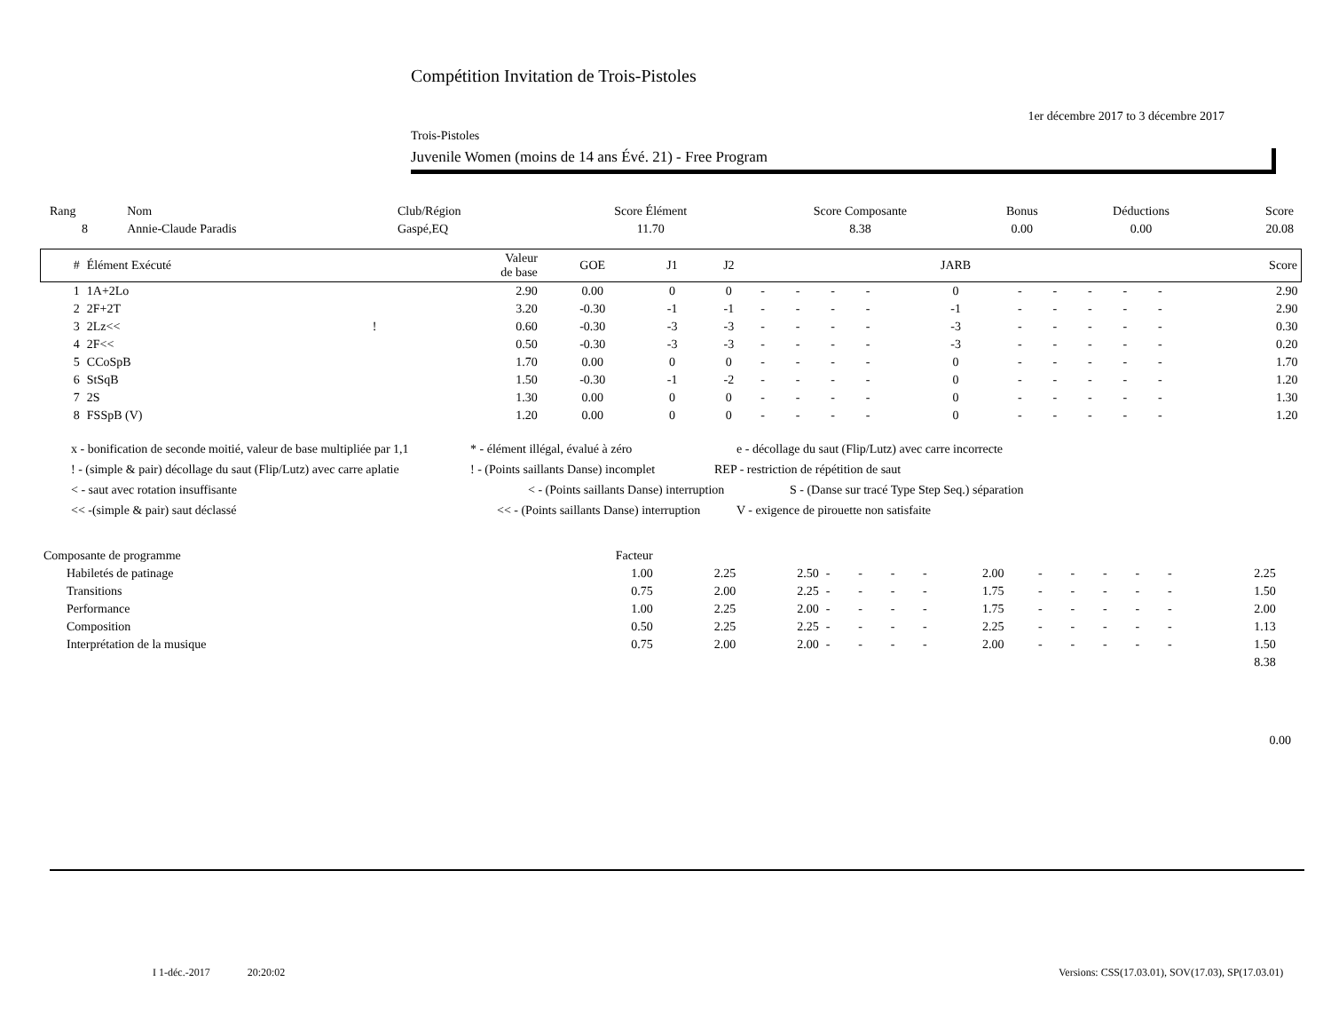Compétition Invitation de Trois-Pistoles
1er décembre 2017 to 3 décembre 2017
Trois-Pistoles
Juvenile Women (moins de 14 ans Évé. 21) - Free Program
| Rang | Nom | Club/Région | Score Élément | Score Composante | Bonus | Déductions | Score |
| 8 | Annie-Claude Paradis | Gaspé,EQ | 11.70 | 8.38 | 0.00 | 0.00 | 20.08 |
| # | Élément Exécuté | | Valeur de base | GOE | J1 | J2 | | | | | JARB | | | | | | Score |
| --- | --- | --- | --- | --- | --- | --- | --- | --- | --- | --- | --- | --- | --- | --- | --- | --- | --- |
| 1 | 1A+2Lo | | 2.90 | 0.00 | 0 | 0 | - | - | - | - | 0 | - | - | - | - | - | 2.90 |
| 2 | 2F+2T | | 3.20 | -0.30 | -1 | -1 | - | - | - | - | -1 | - | - | - | - | - | 2.90 |
| 3 | 2Lz<< | ! | 0.60 | -0.30 | -3 | -3 | - | - | - | - | -3 | - | - | - | - | - | 0.30 |
| 4 | 2F<< | | 0.50 | -0.30 | -3 | -3 | - | - | - | - | -3 | - | - | - | - | - | 0.20 |
| 5 | CCoSpB | | 1.70 | 0.00 | 0 | 0 | - | - | - | - | 0 | - | - | - | - | - | 1.70 |
| 6 | StSqB | | 1.50 | -0.30 | -1 | -2 | - | - | - | - | 0 | - | - | - | - | - | 1.20 |
| 7 | 2S | | 1.30 | 0.00 | 0 | 0 | - | - | - | - | 0 | - | - | - | - | - | 1.30 |
| 8 | FSSpB (V) | | 1.20 | 0.00 | 0 | 0 | - | - | - | - | 0 | - | - | - | - | - | 1.20 |
x - bonification de seconde moitié, valeur de base multipliée par 1,1 * - élément illégal, évalué à zéro e - décollage du saut (Flip/Lutz) avec carre incorrecte
! - (simple & pair) décollage du saut (Flip/Lutz) avec carre aplatie! - (Points saillants Danse) incomplet REP - restriction de répétition de saut
< - saut avec rotation insuffisante < - (Points saillants Danse) interruption S - (Danse sur tracé Type Step Seq.) séparation
<< -(simple & pair) saut déclassé << - (Points saillants Danse) interruption V - exigence de pirouette non satisfaite
| Composante de programme | Facteur | | | | | | | | | | | | | | |
| Habiletés de patinage | 1.00 | 2.25 | 2.50 | - | - | - | - | 2.00 | - | - | - | - | - | 2.25 | |
| Transitions | 0.75 | 2.00 | 2.25 | - | - | - | - | 1.75 | - | - | - | - | - | 1.50 | |
| Performance | 1.00 | 2.25 | 2.00 | - | - | - | - | 1.75 | - | - | - | - | - | 2.00 | |
| Composition | 0.50 | 2.25 | 2.25 | - | - | - | - | 2.25 | - | - | - | - | - | 1.13 | |
| Interprétation de la musique | 0.75 | 2.00 | 2.00 | - | - | - | - | 2.00 | - | - | - | - | - | 1.50 | |
| 8.38 | | | | | | | | | | | | | | | |
0.00
I 1-déc.-2017 20:20:02
Versions: CSS(17.03.01), SOV(17.03), SP(17.03.01)